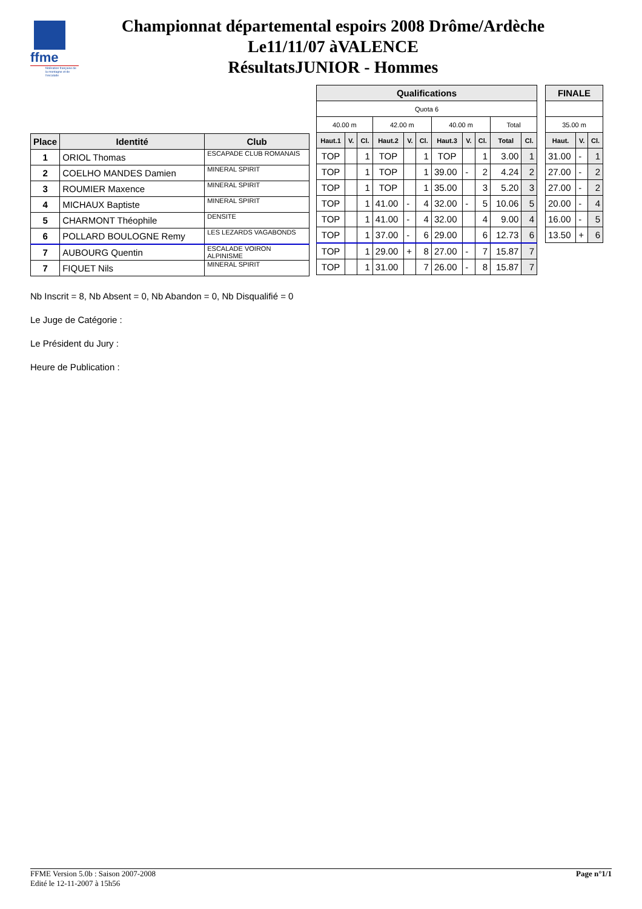ffme
fédération française de la montagne et de l'escalade
Championnat départemental espoirs 2008 Drôme/Ardèche
Le11/11/07 àVALENCE
RésultatsJUNIOR - Hommes
| Place | Identité | Club |
| --- | --- | --- |
| 1 | ORIOL Thomas | ESCAPADE CLUB ROMANAIS |
| 2 | COELHO MANDES Damien | MINERAL SPIRIT |
| 3 | ROUMIER Maxence | MINERAL SPIRIT |
| 4 | MICHAUX Baptiste | MINERAL SPIRIT |
| 5 | CHARMONT Théophile | DENSITE |
| 6 | POLLARD BOULOGNE Remy | LES LEZARDS VAGABONDS |
| 7 | AUBOURG Quentin | ESCALADE VOIRON ALPINISME |
| 7 | FIQUET Nils | MINERAL SPIRIT |
| Qualifications | | | | | | | | | | |
| --- | --- | --- | --- | --- | --- | --- | --- | --- | --- | --- |
| Quota 6 | | | | | | | | | | |
| 40.00 m | | | 42.00 m | | | 40.00 m | | | Total | |
| Haut.1 | V. | Cl. | Haut.2 | V. | Cl. | Haut.3 | V. | Cl. | Total | Cl. |
| TOP | | 1 | TOP | | 1 | TOP | | 1 | 3.00 | 1 |
| TOP | | 1 | TOP | | 1 | 39.00 | - | 2 | 4.24 | 2 |
| TOP | | 1 | TOP | | 1 | 35.00 | | 3 | 5.20 | 3 |
| TOP | | 1 | 41.00 | - | 4 | 32.00 | - | 5 | 10.06 | 5 |
| TOP | | 1 | 41.00 | - | 4 | 32.00 | | 4 | 9.00 | 4 |
| TOP | | 1 | 37.00 | - | 6 | 29.00 | | 6 | 12.73 | 6 |
| TOP | | 1 | 29.00 | + | 8 | 27.00 | - | 7 | 15.87 | 7 |
| TOP | | 1 | 31.00 | | 7 | 26.00 | - | 8 | 15.87 | 7 |
| FINALE | | |
| --- | --- | --- |
| 35.00 m | | |
| Haut. | V. | Cl. |
| 31.00 | - | 1 |
| 27.00 | - | 2 |
| 27.00 | - | 2 |
| 20.00 | - | 4 |
| 16.00 | - | 5 |
| 13.50 | + | 6 |
Nb Inscrit = 8, Nb Absent = 0, Nb Abandon = 0, Nb Disqualifié = 0
Le Juge de Catégorie :
Le Président du Jury :
Heure de Publication :
FFME Version 5.0b : Saison 2007-2008
Edité le 12-11-2007 à 15h56
Page n°1/1